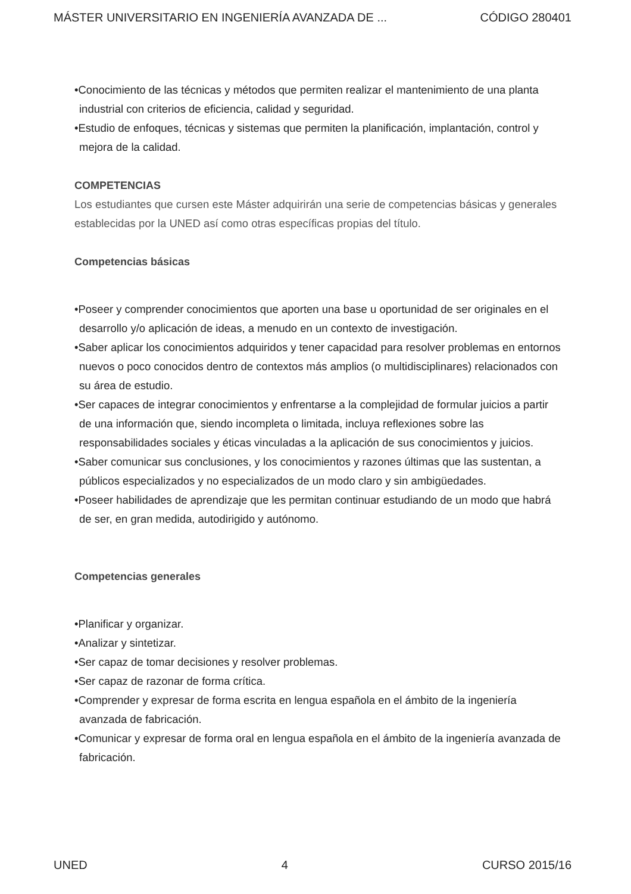MÁSTER UNIVERSITARIO EN INGENIERÍA AVANZADA DE ... CÓDIGO 280401
•Conocimiento de las técnicas y métodos que permiten realizar el mantenimiento de una planta industrial con criterios de eficiencia, calidad y seguridad.
•Estudio de enfoques, técnicas y sistemas que permiten la planificación, implantación, control y mejora de la calidad.
COMPETENCIAS
Los estudiantes que cursen este Máster adquirirán una serie de competencias básicas y generales establecidas por la UNED así como otras específicas propias del título.
Competencias básicas
•Poseer y comprender conocimientos que aporten una base u oportunidad de ser originales en el desarrollo y/o aplicación de ideas, a menudo en un contexto de investigación.
•Saber aplicar los conocimientos adquiridos y tener capacidad para resolver problemas en entornos nuevos o poco conocidos dentro de contextos más amplios (o multidisciplinares) relacionados con su área de estudio.
•Ser capaces de integrar conocimientos y enfrentarse a la complejidad de formular juicios a partir de una información que, siendo incompleta o limitada, incluya reflexiones sobre las responsabilidades sociales y éticas vinculadas a la aplicación de sus conocimientos y juicios.
•Saber comunicar sus conclusiones, y los conocimientos y razones últimas que las sustentan, a públicos especializados y no especializados de un modo claro y sin ambigüedades.
•Poseer habilidades de aprendizaje que les permitan continuar estudiando de un modo que habrá de ser, en gran medida, autodirigido y autónomo.
Competencias generales
•Planificar y organizar.
•Analizar y sintetizar.
•Ser capaz de tomar decisiones y resolver problemas.
•Ser capaz de razonar de forma crítica.
•Comprender y expresar de forma escrita en lengua española en el ámbito de la ingeniería avanzada de fabricación.
•Comunicar y expresar de forma oral en lengua española en el ámbito de la ingeniería avanzada de fabricación.
UNED 4 CURSO 2015/16